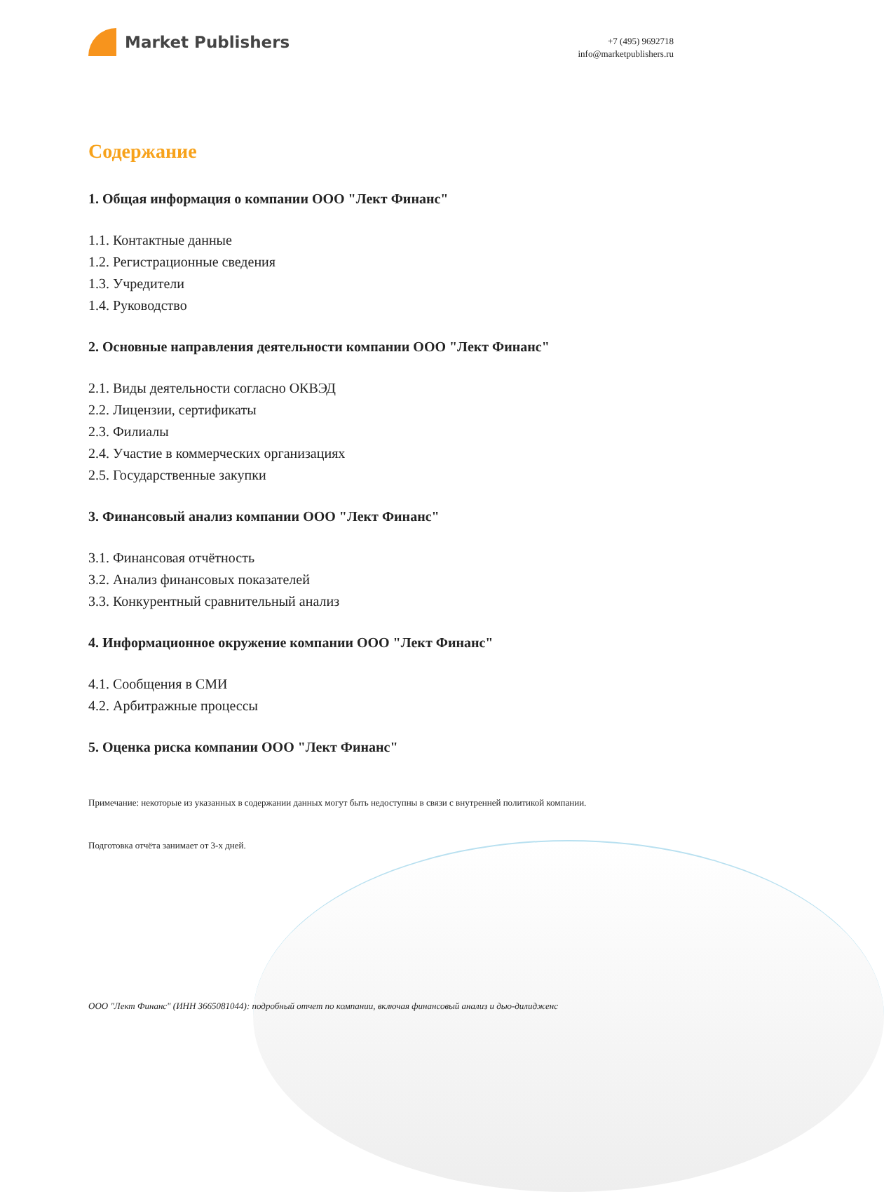Market Publishers
+7 (495) 9692718
info@marketpublishers.ru
Содержание
1. Общая информация о компании ООО "Лект Финанс"
1.1. Контактные данные
1.2. Регистрационные сведения
1.3. Учредители
1.4. Руководство
2. Основные направления деятельности компании ООО "Лект Финанс"
2.1. Виды деятельности согласно ОКВЭД
2.2. Лицензии, сертификаты
2.3. Филиалы
2.4. Участие в коммерческих организациях
2.5. Государственные закупки
3. Финансовый анализ компании ООО "Лект Финанс"
3.1. Финансовая отчётность
3.2. Анализ финансовых показателей
3.3. Конкурентный сравнительный анализ
4. Информационное окружение компании ООО "Лект Финанс"
4.1. Сообщения в СМИ
4.2. Арбитражные процессы
5. Оценка риска компании ООО "Лект Финанс"
Примечание: некоторые из указанных в содержании данных могут быть недоступны в связи с внутренней политикой компании.
Подготовка отчёта занимает от 3-х дней.
ООО "Лект Финанс" (ИНН 3665081044): подробный отчет по компании, включая финансовый анализ и дью-дилидженс